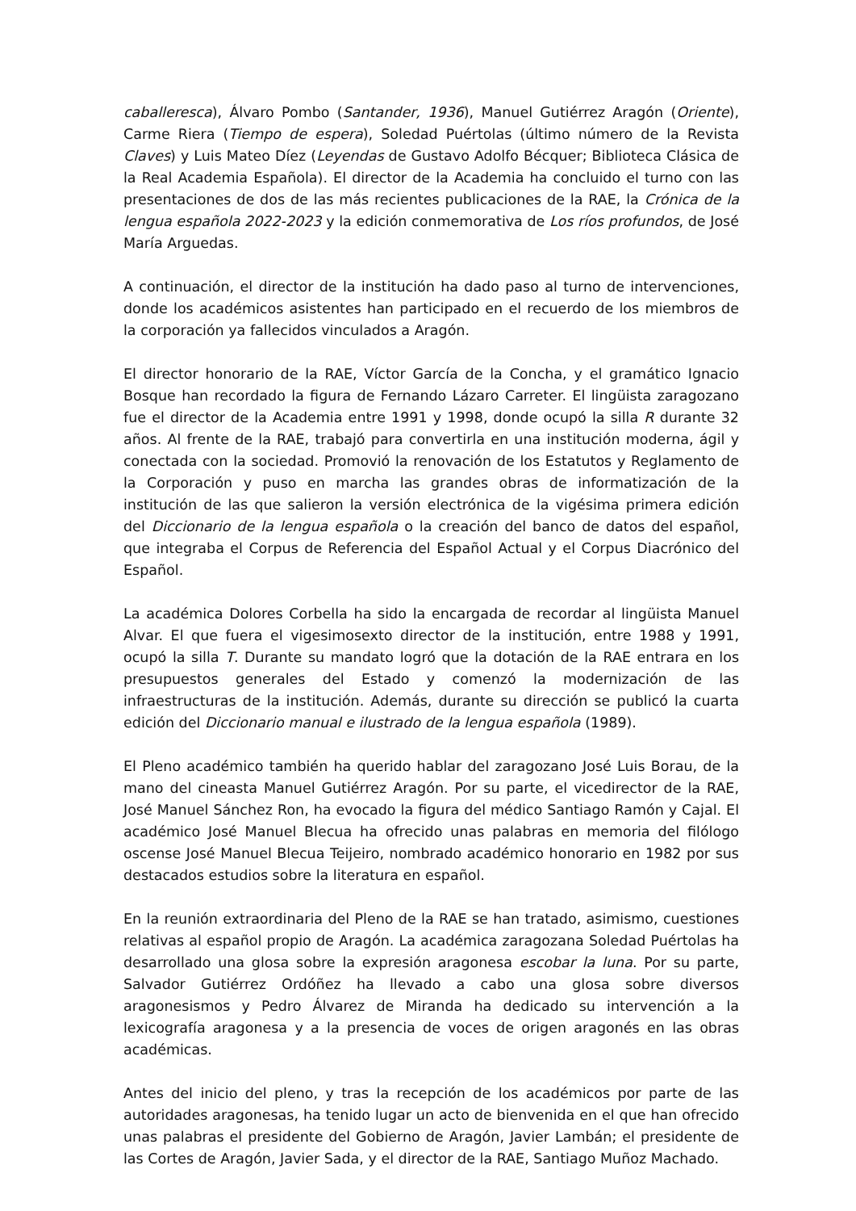caballeresca), Álvaro Pombo (Santander, 1936), Manuel Gutiérrez Aragón (Oriente), Carme Riera (Tiempo de espera), Soledad Puértolas (último número de la Revista Claves) y Luis Mateo Díez (Leyendas de Gustavo Adolfo Bécquer; Biblioteca Clásica de la Real Academia Española). El director de la Academia ha concluido el turno con las presentaciones de dos de las más recientes publicaciones de la RAE, la Crónica de la lengua española 2022-2023 y la edición conmemorativa de Los ríos profundos, de José María Arguedas.
A continuación, el director de la institución ha dado paso al turno de intervenciones, donde los académicos asistentes han participado en el recuerdo de los miembros de la corporación ya fallecidos vinculados a Aragón.
El director honorario de la RAE, Víctor García de la Concha, y el gramático Ignacio Bosque han recordado la figura de Fernando Lázaro Carreter. El lingüista zaragozano fue el director de la Academia entre 1991 y 1998, donde ocupó la silla R durante 32 años. Al frente de la RAE, trabajó para convertirla en una institución moderna, ágil y conectada con la sociedad. Promovió la renovación de los Estatutos y Reglamento de la Corporación y puso en marcha las grandes obras de informatización de la institución de las que salieron la versión electrónica de la vigésima primera edición del Diccionario de la lengua española o la creación del banco de datos del español, que integraba el Corpus de Referencia del Español Actual y el Corpus Diacrónico del Español.
La académica Dolores Corbella ha sido la encargada de recordar al lingüista Manuel Alvar. El que fuera el vigesimosexto director de la institución, entre 1988 y 1991, ocupó la silla T. Durante su mandato logró que la dotación de la RAE entrara en los presupuestos generales del Estado y comenzó la modernización de las infraestructuras de la institución. Además, durante su dirección se publicó la cuarta edición del Diccionario manual e ilustrado de la lengua española (1989).
El Pleno académico también ha querido hablar del zaragozano José Luis Borau, de la mano del cineasta Manuel Gutiérrez Aragón. Por su parte, el vicedirector de la RAE, José Manuel Sánchez Ron, ha evocado la figura del médico Santiago Ramón y Cajal. El académico José Manuel Blecua ha ofrecido unas palabras en memoria del filólogo oscense José Manuel Blecua Teijeiro, nombrado académico honorario en 1982 por sus destacados estudios sobre la literatura en español.
En la reunión extraordinaria del Pleno de la RAE se han tratado, asimismo, cuestiones relativas al español propio de Aragón. La académica zaragozana Soledad Puértolas ha desarrollado una glosa sobre la expresión aragonesa escobar la luna. Por su parte, Salvador Gutiérrez Ordóñez ha llevado a cabo una glosa sobre diversos aragonesismos y Pedro Álvarez de Miranda ha dedicado su intervención a la lexicografía aragonesa y a la presencia de voces de origen aragonés en las obras académicas.
Antes del inicio del pleno, y tras la recepción de los académicos por parte de las autoridades aragonesas, ha tenido lugar un acto de bienvenida en el que han ofrecido unas palabras el presidente del Gobierno de Aragón, Javier Lambán; el presidente de las Cortes de Aragón, Javier Sada, y el director de la RAE, Santiago Muñoz Machado.